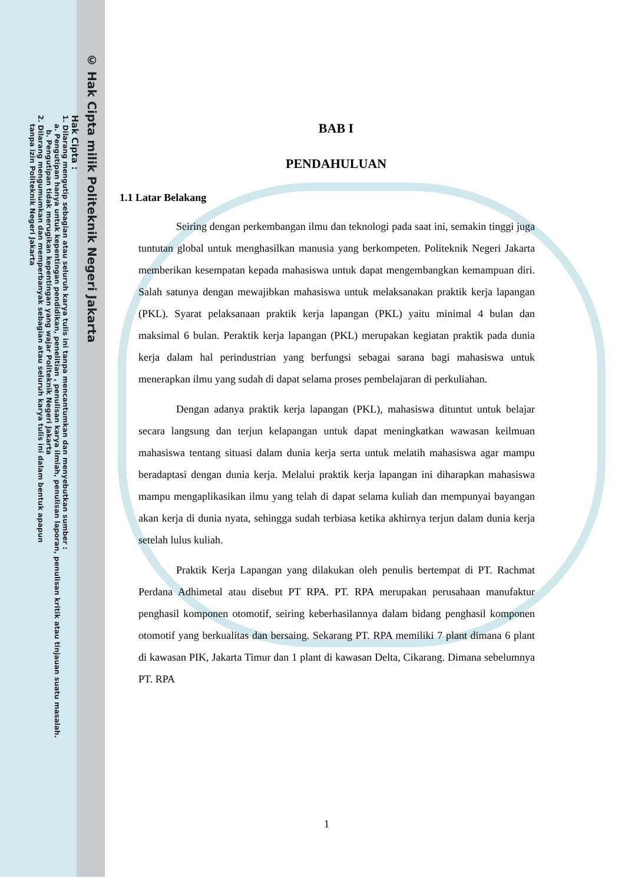© Hak Cipta milik Politeknik Negeri Jakarta
Hak Cipta :
1. Dilarang mengutip sebagian atau seluruh karya tulis ini tanpa mencantumkan dan menyebutkan sumber :
a. Pengutipan hanya untuk kepentingan pendidikan, penelitian , penulisan karya ilmiah, penulisan laporan, penulisan kritik atau tinjauan suatu masalah.
b. Pengutipan tidak merugikan kepentingan yang wajar Politeknik Negeri Jakarta
2. Dilarang mengumumkan dan memperbanyak sebagian atau seluruh karya tulis ini dalam bentuk apapun
tanpa izin Politeknik Negeri Jakarta
BAB I
PENDAHULUAN
1.1 Latar Belakang
Seiring dengan perkembangan ilmu dan teknologi pada saat ini, semakin tinggi juga tuntutan global untuk menghasilkan manusia yang berkompeten. Politeknik Negeri Jakarta memberikan kesempatan kepada mahasiswa untuk dapat mengembangkan kemampuan diri. Salah satunya dengan mewajibkan mahasiswa untuk melaksanakan praktik kerja lapangan (PKL). Syarat pelaksanaan praktik kerja lapangan (PKL) yaitu minimal 4 bulan dan maksimal 6 bulan. Peraktik kerja lapangan (PKL) merupakan kegiatan praktik pada dunia kerja dalam hal perindustrian yang berfungsi sebagai sarana bagi mahasiswa untuk menerapkan ilmu yang sudah di dapat selama proses pembelajaran di perkuliahan.
Dengan adanya praktik kerja lapangan (PKL), mahasiswa dituntut untuk belajar secara langsung dan terjun kelapangan untuk dapat meningkatkan wawasan keilmuan mahasiswa tentang situasi dalam dunia kerja serta untuk melatih mahasiswa agar mampu beradaptasi dengan dunia kerja. Melalui praktik kerja lapangan ini diharapkan mahasiswa mampu mengaplikasikan ilmu yang telah di dapat selama kuliah dan mempunyai bayangan akan kerja di dunia nyata, sehingga sudah terbiasa ketika akhirnya terjun dalam dunia kerja setelah lulus kuliah.
Praktik Kerja Lapangan yang dilakukan oleh penulis bertempat di PT. Rachmat Perdana Adhimetal atau disebut PT RPA. PT. RPA merupakan perusahaan manufaktur penghasil komponen otomotif, seiring keberhasilannya dalam bidang penghasil komponen otomotif yang berkualitas dan bersaing. Sekarang PT. RPA memiliki 7 plant dimana 6 plant di kawasan PIK, Jakarta Timur dan 1 plant di kawasan Delta, Cikarang. Dimana sebelumnya PT. RPA
1